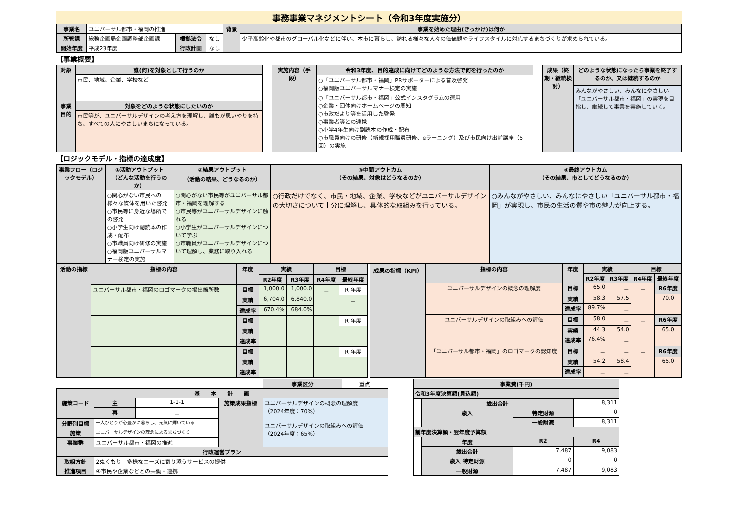事務事業マネジメントシート（令和3年度実施分）
| 事業名 | ユニバーサル都市・福岡の推進 | | | 背景 | 事業を始めた理由(きっかけ)は何か |
| 所管課 | 総務企画局企画調整部企画課 | 根拠法令 | なし | | 少子高齢化や都市のグローバル化などに伴い、本市に暮らし、訪れる様々な人々の価値観やライフスタイルに対応するまちづくりが求められている。 |
| 開始年度 | 平成23年度 | 行政計画 | なし | | |
【事業概要】
| 対象 | 誰(何)を対象として行うのか |
| --- | --- |
| | 市民、地域、企業、学校など |
| 事業目的 | 対象をどのような状態にしたいのか |
| | 市民等が、ユニバーサルデザインの考え方を理解し、誰もが思いやりを持ち、すべての人にやさしいまちになっている。 |
| 実施内容（手段） | 令和3年度、目的達成に向けてどのような方法で何を行ったのか |
| --- | --- |
| | ○「ユニバーサル都市・福岡」PRサポーターによる普及啓発 ○福岡版ユニバーサルマナー検定の実施 ○「ユニバーサル都市・福岡」公式インスタグラムの運用 ○企業・団体向けホームページの周知 ○市政だより等を活用した啓発 ○事業者等との連携 ○小学4年生向け副読本の作成・配布 ○市職員向けの研修（新規採用職員研修、eラーニング）及び市民向け出前講座（5回）の実施 |
| 成果（終期・継続検討） | どのような状態になったら事業を終了するのか、又は継続するのか |
| --- | --- |
| | みんながやさしい、みんなにやさしい「ユニバーサル都市・福岡」の実現を目指し、継続して事業を実施していく。 |
【ロジックモデル・指標の達成度】
| 事業フロー（ロジックモデル） | ①活動アウトプット （どんな活動を行うのか） | ②結果アウトプット （活動の結果、どうなるのか） | ③中間アウトカム （その結果、対象はどうなるのか） | ④最終アウトカム （その結果、市としてどうなるのか） |
| --- | --- | --- | --- | --- |
| | ○関心がない市民への様々な媒体を用いた啓発 ○市民等に身近な場所での啓発 ○小学生向け副読本の作成・配布 ○市職員向け研修の実施 ○福岡版ユニバーサルマナー検定の実施 | ○関心がない市民等がユニバーサル都市・福岡を理解する ○市民等がユニバーサルデザインに触れる ○小学生がユニバーサルデザインについて学ぶ ○市職員がユニバーサルデザインについて理解し、業務に取り入れる | ○行政だけでなく、市民・地域、企業、学校などがユニバーサルデザインの大切さについて十分に理解し、具体的な取組みを行っている。 | ○みんながやさしい、みんなにやさしい「ユニバーサル都市・福岡」が実現し、市民の生活の質や市の魅力が向上する。 |
| 活動の指標 | 指標の内容 | 年度 | 実績 | | 目標 | |
| --- | --- | --- | --- | --- | --- | --- |
| | | | R2年度 | R3年度 | R4年度 | 最終年度 |
| | ユニバーサル都市・福岡のロゴマークの掲出箇所数 | 目標 | 1,000.0 | 1,000.0 | － | R 年度 |
| | | 実績 | 6,704.0 | 6,840.0 | | － |
| | | 達成率 | 670.4% | 684.0% | | |
| | | 目標 | | | | R 年度 |
| | | 実績 | | | | |
| | | 達成率 | | | | |
| | | 目標 | | | | R 年度 |
| | | 実績 | | | | |
| | | 達成率 | | | | |
| 成果の指標（KPI） | 指標の内容 | 年度 | 実績 | | 目標 | |
| --- | --- | --- | --- | --- | --- | --- |
| | | | R2年度 | R3年度 | R4年度 | 最終年度 |
| | ユニバーサルデザインの概念の理解度 | 目標 | 65.0 | － | － | R6年度 |
| | | 実績 | 58.3 | 57.5 | | 70.0 |
| | | 達成率 | 89.7% | － | | |
| | ユニバーサルデザインの取組みへの評価 | 目標 | 58.0 | － | － | R6年度 |
| | | 実績 | 44.3 | 54.0 | | 65.0 |
| | | 達成率 | 76.4% | － | | |
| | 「ユニバーサル都市・福岡」のロゴマークの認知度 | 目標 | － | － | － | R6年度 |
| | | 実績 | 54.2 | 58.4 | | 65.0 |
| | | 達成率 | － | － | | |
| | | | | 事業区分 | 重点 |
| 基 本 計 画 | | | | | |
| 施策コード | 主 | 1-1-1 | 施策成果指標 | ユニバーサルデザインの概念の理解度 （2024年度：70%） ユニバーサルデザインの取組みへの評価 （2024年度：65%） | |
| | 再 | － | | | |
| 分野別目標 | 一人ひとりが心豊かに暮らし、元気に輝いている | | | | |
| 施策 | ユニバーサルデザインの理念によるまちづくり | | | | |
| 事業群 | ユニバーサル都市・福岡の推進 | | | | |
| 行政運営プラン | | | | | |
| 取組方針 | 2ぬくもり 多様なニーズに寄り添うサービスの提供 | | | | |
| 推進項目 | ④市民や企業などとの共働・連携 | | | | |
| 事業費(千円) | | | |
| --- | --- | --- | --- |
| 令和3年度決算額(見込額) | | | |
| | 歳出合計 | | 8,311 |
| | 歳入 | 特定財源 | 0 |
| | | 一般財源 | 8,311 |
| 前年度決算額・翌年度予算額 | | | |
| | 年度 | R2 | R4 |
| | 歳出合計 | 7,487 | 9,083 |
| | 歳入 特定財源 | 0 | 0 |
| | 一般財源 | 7,487 | 9,083 |